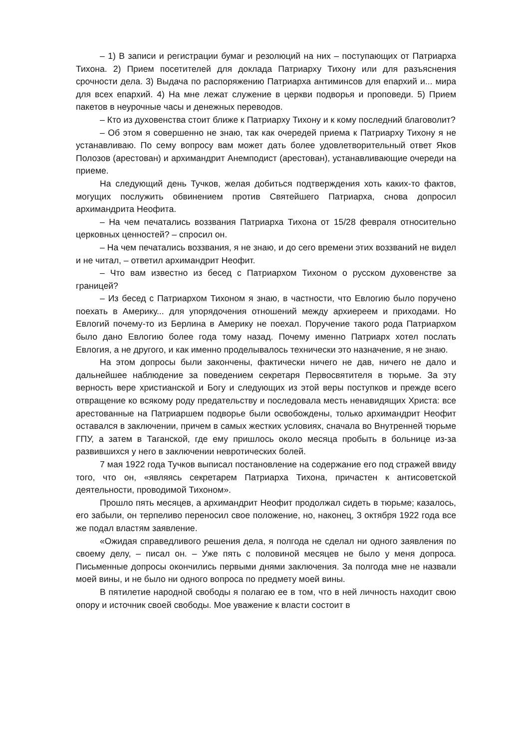– 1) В записи и регистрации бумаг и резолюций на них – поступающих от Патриарха Тихона. 2) Прием посетителей для доклада Патриарху Тихону или для разъяснения срочности дела. 3) Выдача по распоряжению Патриарха антиминсов для епархий и... мира для всех епархий. 4) На мне лежат служение в церкви подворья и проповеди. 5) Прием пакетов в неурочные часы и денежных переводов.
– Кто из духовенства стоит ближе к Патриарху Тихону и к кому последний благоволит?
– Об этом я совершенно не знаю, так как очередей приема к Патриарху Тихону я не устанавливаю. По сему вопросу вам может дать более удовлетворительный ответ Яков Полозов (арестован) и архимандрит Анемподист (арестован), устанавливающие очереди на приеме.
На следующий день Тучков, желая добиться подтверждения хоть каких-то фактов, могущих послужить обвинением против Святейшего Патриарха, снова допросил архимандрита Неофита.
– На чем печатались воззвания Патриарха Тихона от 15/28 февраля относительно церковных ценностей? – спросил он.
– На чем печатались воззвания, я не знаю, и до сего времени этих воззваний не видел и не читал, – ответил архимандрит Неофит.
– Что вам известно из бесед с Патриархом Тихоном о русском духовенстве за границей?
– Из бесед с Патриархом Тихоном я знаю, в частности, что Евлогию было поручено поехать в Америку... для упорядочения отношений между архиереем и приходами. Но Евлогий почему-то из Берлина в Америку не поехал. Поручение такого рода Патриархом было дано Евлогию более года тому назад. Почему именно Патриарх хотел послать Евлогия, а не другого, и как именно проделывалось технически это назначение, я не знаю.
На этом допросы были закончены, фактически ничего не дав, ничего не дало и дальнейшее наблюдение за поведением секретаря Первосвятителя в тюрьме. За эту верность вере христианской и Богу и следующих из этой веры поступков и прежде всего отвращение ко всякому роду предательству и последовала месть ненавидящих Христа: все арестованные на Патриаршем подворье были освобождены, только архимандрит Неофит оставался в заключении, причем в самых жестких условиях, сначала во Внутренней тюрьме ГПУ, а затем в Таганской, где ему пришлось около месяца пробыть в больнице из-за развившихся у него в заключении невротических болей.
7 мая 1922 года Тучков выписал постановление на содержание его под стражей ввиду того, что он, «являясь секретарем Патриарха Тихона, причастен к антисоветской деятельности, проводимой Тихоном».
Прошло пять месяцев, а архимандрит Неофит продолжал сидеть в тюрьме; казалось, его забыли, он терпеливо переносил свое положение, но, наконец, 3 октября 1922 года все же подал властям заявление.
«Ожидая справедливого решения дела, я полгода не сделал ни одного заявления по своему делу, – писал он. – Уже пять с половиной месяцев не было у меня допроса. Письменные допросы окончились первыми днями заключения. За полгода мне не назвали моей вины, и не было ни одного вопроса по предмету моей вины.
В пятилетие народной свободы я полагаю ее в том, что в ней личность находит свою опору и источник своей свободы. Мое уважение к власти состоит в